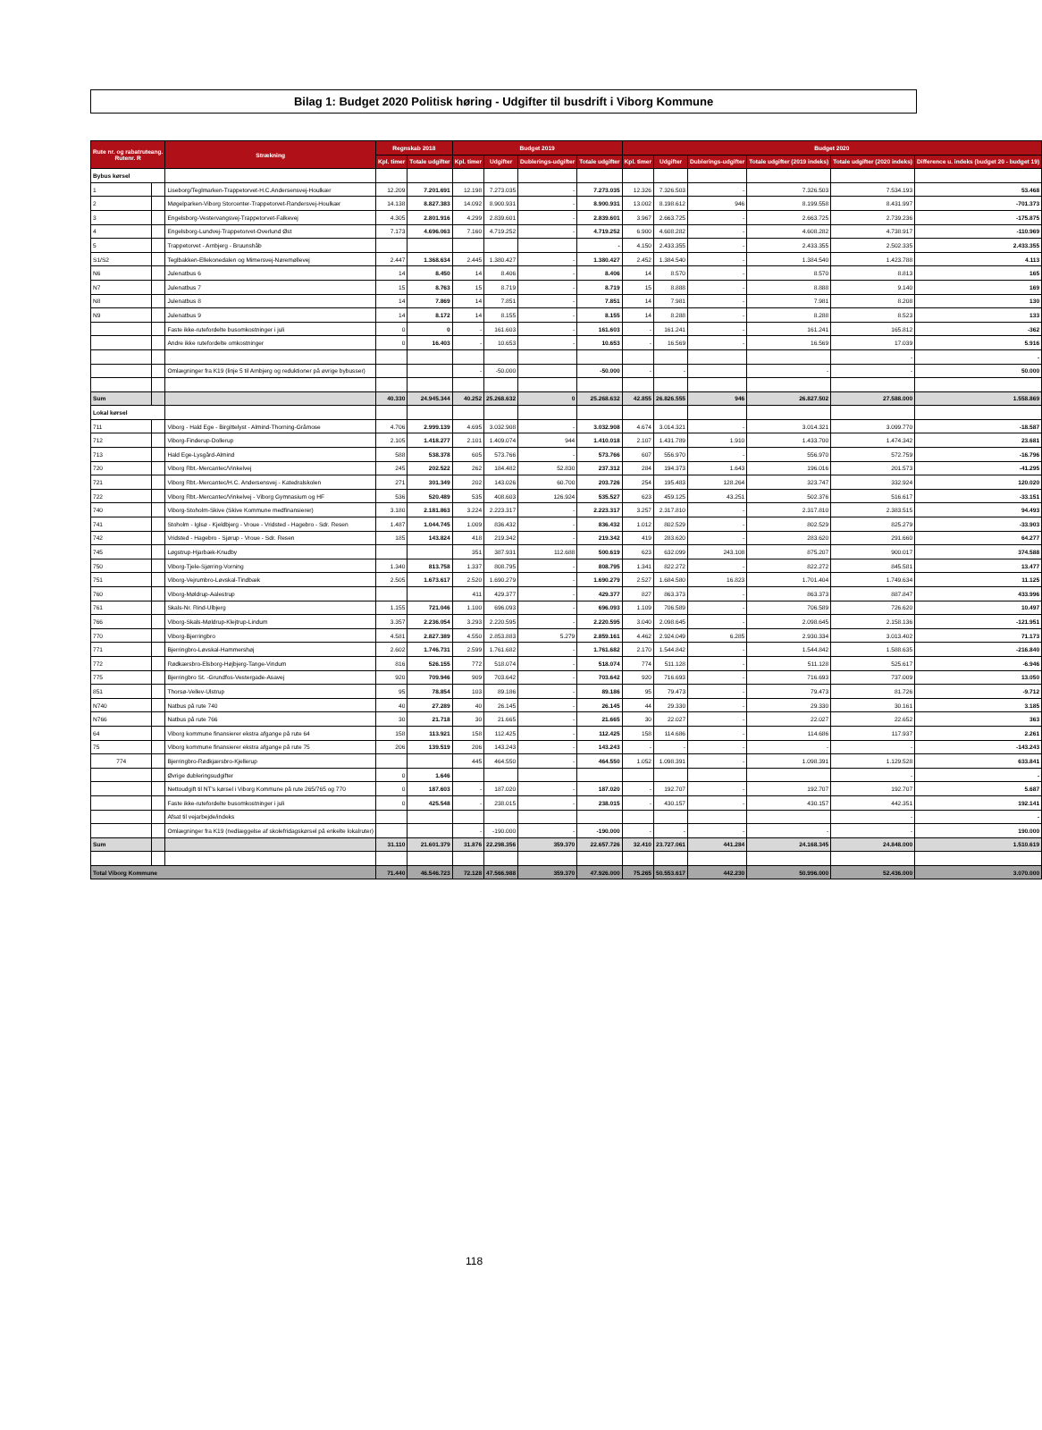Bilag 1: Budget 2020 Politisk høring - Udgifter til busdrift i Viborg Kommune
| Rute nr. og rabatruteang. Rutenr. R | | Strækning | Regnskab 2018 | | Budget 2019 | | | | Budget 2020 | | | | | |
| --- | --- | --- | --- | --- | --- | --- | --- | --- | --- | --- | --- | --- | --- | --- |
| | | | Kpl. timer | Totale udgifter | Kpl. timer | Udgifter | Dublerings-udgifter | Totale udgifter | Kpl. timer | Udgifter | Dublerings-udgifter | Totale udgifter (2019 indeks) | Totale udgifter (2020 indeks) | Difference u. indeks (budget 20 - budget 19) |
| Bybus kørsel | | | | | | | | | | | | | | |
| 1 | | Liseborg/Teglmarken-Trappetorvet-H.C.Andersensvej-Houlkær | 12.209 | 7.201.691 | 12.198 | 7.273.035 | - | 7.273.035 | 12.326 | 7.326.503 | - | 7.326.503 | 7.534.193 | 53.468 |
| 2 | | Møgelparken-Viborg Storcenter-Trappetorvet-Randersvej-Houlkær | 14.138 | 8.827.383 | 14.092 | 8.900.931 | - | 8.900.931 | 13.002 | 8.198.612 | 946 | 8.199.558 | 8.431.997 | -701.373 |
| 3 | | Engelsborg-Vestervangsvej-Trappetorvet-Falkevej | 4.305 | 2.801.916 | 4.299 | 2.839.601 | - | 2.839.601 | 3.967 | 2.663.725 | - | 2.663.725 | 2.739.236 | -175.875 |
| 4 | | Engelsborg-Lundvej-Trappetorvet-Overlund Øst | 7.173 | 4.696.063 | 7.160 | 4.719.252 | - | 4.719.252 | 6.900 | 4.608.282 | - | 4.608.282 | 4.738.917 | -110.969 |
| 5 | | Trappetorvet - Arnbjerg - Bruunshåb | | | | | | - | 4.150 | 2.433.355 | - | 2.433.355 | 2.502.335 | 2.433.355 |
| S1/S2 | | Teglbakken-Ellekonedalen og Mimersvej-Nøremøllevej | 2.447 | 1.368.634 | 2.445 | 1.380.427 | - | 1.380.427 | 2.452 | 1.384.540 | - | 1.384.540 | 1.423.788 | 4.113 |
| N6 | | Julenatbus 6 | 14 | 8.450 | 14 | 8.406 | - | 8.406 | 14 | 8.570 | - | 8.570 | 8.813 | 165 |
| N7 | | Julenatbus 7 | 15 | 8.763 | 15 | 8.719 | - | 8.719 | 15 | 8.888 | - | 8.888 | 9.140 | 169 |
| N8 | | Julenatbus 8 | 14 | 7.869 | 14 | 7.851 | - | 7.851 | 14 | 7.981 | - | 7.981 | 8.208 | 130 |
| N9 | | Julenatbus 9 | 14 | 8.172 | 14 | 8.155 | - | 8.155 | 14 | 8.288 | - | 8.288 | 8.523 | 133 |
| | | Faste ikke-rutefordelte busomkostninger i juli | 0 | 0 | - | 161.603 | - | 161.603 | - | 161.241 | - | 161.241 | 165.812 | -362 |
| | | Andre ikke rutefordelte omkostninger | 0 | 16.403 | - | 10.653 | - | 10.653 | - | 16.569 | - | 16.569 | 17.039 | 5.916 |
| | | | | | | | | | | | | | - | - |
| | | Omlægninger fra K19 (linje 5 til Arnbjerg og reduktioner på øvrige bybusser) | | | - | -50.000 | | -50.000 | - | - | | - | - | 50.000 |
| Sum | | | 40.330 | 24.945.344 | 40.252 | 25.268.632 | 0 | 25.268.632 | 42.855 | 26.826.555 | 946 | 26.827.502 | 27.588.000 | 1.558.869 |
| Lokal kørsel | | | | | | | | | | | | | | |
| 711 | | Viborg - Hald Ege - Birgittelyst - Almind-Thorning-Gråmose | 4.706 | 2.999.139 | 4.695 | 3.032.908 | - | 3.032.908 | 4.674 | 3.014.321 | - | 3.014.321 | 3.099.770 | -18.587 |
| 712 | | Viborg-Finderup-Dollerup | 2.105 | 1.418.277 | 2.101 | 1.409.074 | 944 | 1.410.018 | 2.107 | 1.431.789 | 1.910 | 1.433.700 | 1.474.342 | 23.681 |
| 713 | | Hald Ege-Lysgård-Almind | 588 | 538.378 | 605 | 573.766 | - | 573.766 | 607 | 556.970 | - | 556.970 | 572.759 | -16.796 |
| 720 | | Viborg Rbt.-Mercantec/Vinkelvej | 245 | 202.522 | 262 | 184.482 | 52.830 | 237.312 | 284 | 194.373 | 1.643 | 196.016 | 201.573 | -41.295 |
| 721 | | Viborg Rbt.-Mercantec/H.C. Andersensvej - Katedralskolen | 271 | 301.349 | 202 | 143.026 | 60.700 | 203.726 | 254 | 195.483 | 128.264 | 323.747 | 332.924 | 120.020 |
| 722 | | Viborg Rbt.-Mercantec/Vinkelvej - Viborg Gymnasium og HF | 536 | 520.489 | 535 | 408.603 | 126.924 | 535.527 | 623 | 459.125 | 43.251 | 502.376 | 516.617 | -33.151 |
| 740 | | Viborg-Stoholm-Skive (Skive Kommune medfinansierer) | 3.180 | 2.181.863 | 3.224 | 2.223.317 | - | 2.223.317 | 3.257 | 2.317.810 | - | 2.317.810 | 2.383.515 | 94.493 |
| 741 | | Stoholm - Iglsø - Kjeldbjerg - Vroue - Vridsted - Hagebro - Sdr. Resen | 1.487 | 1.044.745 | 1.009 | 836.432 | - | 836.432 | 1.012 | 802.529 | - | 802.529 | 825.279 | -33.903 |
| 742 | | Vridsted - Hagebro - Sjørup - Vroue - Sdr. Resen | 185 | 143.824 | 418 | 219.342 | - | 219.342 | 419 | 283.620 | - | 283.620 | 291.660 | 64.277 |
| 745 | | Løgstrup-Hjarbæk-Knudby | | | 351 | 387.931 | 112.688 | 500.619 | 623 | 632.099 | 243.108 | 875.207 | 900.017 | 374.588 |
| 750 | | Viborg-Tjele-Sjørring-Vorning | 1.340 | 813.758 | 1.337 | 808.795 | - | 808.795 | 1.341 | 822.272 | - | 822.272 | 845.581 | 13.477 |
| 751 | | Viborg-Vejrumbro-Løvskal-Tindbæk | 2.505 | 1.673.617 | 2.520 | 1.690.279 | - | 1.690.279 | 2.527 | 1.684.580 | 16.823 | 1.701.404 | 1.749.634 | 11.125 |
| 760 | | Viborg-Møldrup-Aalestrup | | | 411 | 429.377 | - | 429.377 | 827 | 863.373 | - | 863.373 | 887.847 | 433.996 |
| 761 | | Skals-Nr. Rind-Ulbjerg | 1.155 | 721.046 | 1.100 | 696.093 | - | 696.093 | 1.109 | 706.589 | - | 706.589 | 726.620 | 10.497 |
| 766 | | Viborg-Skals-Møldrup-Klejtrup-Lindum | 3.357 | 2.236.054 | 3.293 | 2.220.595 | - | 2.220.595 | 3.040 | 2.098.645 | - | 2.098.645 | 2.158.136 | -121.951 |
| 770 | | Viborg-Bjerringbro | 4.581 | 2.827.389 | 4.550 | 2.853.883 | 5.279 | 2.859.161 | 4.462 | 2.924.049 | 6.285 | 2.930.334 | 3.013.402 | 71.173 |
| 771 | | Bjerringbro-Løvskal-Hammershøj | 2.602 | 1.746.731 | 2.599 | 1.761.682 | - | 1.761.682 | 2.170 | 1.544.842 | - | 1.544.842 | 1.588.635 | -216.840 |
| 772 | | Rødkærsbro-Elsborg-Højbjerg-Tange-Vindum | 816 | 526.155 | 772 | 518.074 | - | 518.074 | 774 | 511.128 | - | 511.128 | 525.617 | -6.946 |
| 775 | | Bjerringbro St. -Grundfos-Vestergade-Asavej | 920 | 709.946 | 909 | 703.642 | - | 703.642 | 920 | 716.693 | - | 716.693 | 737.009 | 13.050 |
| 851 | | Thorsø-Vellev-Ulstrup | 95 | 78.854 | 103 | 89.186 | - | 89.186 | 95 | 79.473 | - | 79.473 | 81.726 | -9.712 |
| N740 | | Natbus på rute 740 | 40 | 27.289 | 40 | 26.145 | - | 26.145 | 44 | 29.330 | - | 29.330 | 30.161 | 3.185 |
| N766 | | Natbus på rute 766 | 30 | 21.718 | 30 | 21.665 | - | 21.665 | 30 | 22.027 | - | 22.027 | 22.652 | 363 |
| 64 | | Viborg kommune finansierer ekstra afgange på rute 64 | 158 | 113.921 | 158 | 112.425 | - | 112.425 | 158 | 114.686 | - | 114.686 | 117.937 | 2.261 |
| 75 | | Viborg kommune finansierer ekstra afgange på rute 75 | 206 | 139.519 | 206 | 143.243 | - | 143.243 | - | - | - | - | - | -143.243 |
| 774 | | Bjerringbro-Rødkjærsbro-Kjellerup | | | 445 | 464.550 | - | 464.550 | 1.052 | 1.098.391 | - | 1.098.391 | 1.129.528 | 633.841 |
| | | Øvrige dubleringsudgifter | 0 | 1.646 | | | | | | | | | - | - |
| | | Nettoudgift til NT's kørsel i Viborg Kommune på rute 265/765 og 770 | 0 | 187.603 | - | 187.020 | - | 187.020 | - | 192.707 | - | 192.707 | 192.707 | 5.687 |
| | | Faste ikke-rutefordelte busomkostninger i juli | 0 | 425.548 | - | 238.015 | - | 238.015 | - | 430.157 | - | 430.157 | 442.351 | 192.141 |
| | | Afsat til vejarbejde/indeks | | | | | | | | | | | - | - |
| | | Omlægninger fra K19 (nedlæggelse af skolefridagskørsel på enkelte lokalruter) | | | - | -190.000 | - | -190.000 | - | - | - | - | - | 190.000 |
| Sum | | | 31.110 | 21.601.379 | 31.876 | 22.298.356 | 359.370 | 22.657.726 | 32.410 | 23.727.061 | 441.284 | 24.168.345 | 24.848.000 | 1.510.619 |
| Total Viborg Kommune | | | 71.440 | 46.546.723 | 72.128 | 47.566.988 | 359.370 | 47.926.000 | 75.265 | 50.553.617 | 442.230 | 50.996.000 | 52.436.000 | 3.070.000 |
118